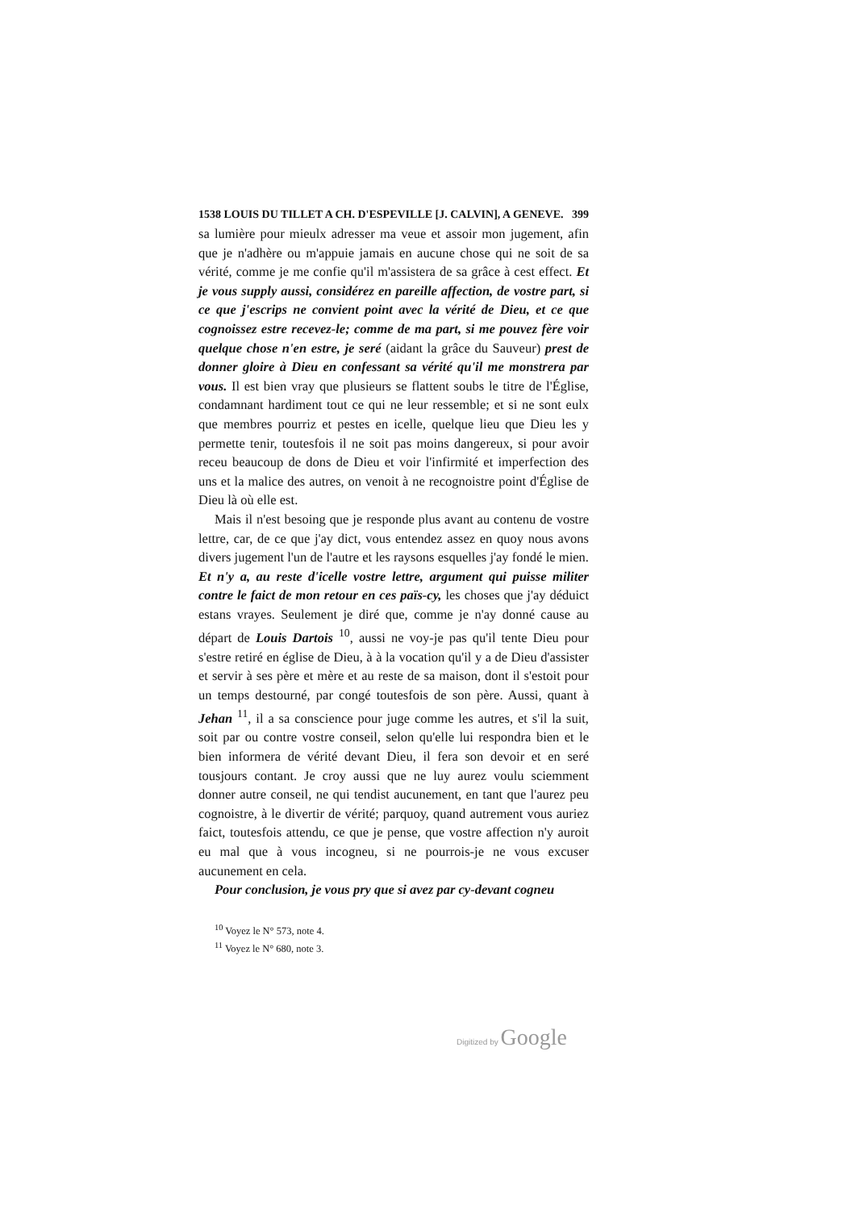1538 LOUIS DU TILLET A CH. D'ESPEVILLE [J. CALVIN], A GENEVE. 399
sa lumière pour mieulx adresser ma veue et assoir mon jugement, afin que je n'adhère ou m'appuie jamais en aucune chose qui ne soit de sa vérité, comme je me confie qu'il m'assistera de sa grâce à cest effect. Et je vous supply aussi, considérez en pareille affection, de vostre part, si ce que j'escrips ne convient point avec la vérité de Dieu, et ce que cognoissez estre recevez-le; comme de ma part, si me pouvez fère voir quelque chose n'en estre, je seré (aidant la grâce du Sauveur) prest de donner gloire à Dieu en confessant sa vérité qu'il me monstrera par vous. Il est bien vray que plusieurs se flattent soubs le titre de l'Église, condamnant hardiment tout ce qui ne leur ressemble; et si ne sont eulx que membres pourriz et pestes en icelle, quelque lieu que Dieu les y permette tenir, toutesfois il ne soit pas moins dangereux, si pour avoir receu beaucoup de dons de Dieu et voir l'infirmité et imperfection des uns et la malice des autres, on venoit à ne recognoistre point d'Église de Dieu là où elle est.
Mais il n'est besoing que je responde plus avant au contenu de vostre lettre, car, de ce que j'ay dict, vous entendez assez en quoy nous avons divers jugement l'un de l'autre et les raysons esquelles j'ay fondé le mien. Et n'y a, au reste d'icelle vostre lettre, argument qui puisse militer contre le faict de mon retour en ces païs-cy, les choses que j'ay déduict estans vrayes. Seulement je diré que, comme je n'ay donné cause au départ de Louis Dartois <sup>10</sup>, aussi ne voy-je pas qu'il tente Dieu pour s'estre retiré en église de Dieu, à à la vocation qu'il y a de Dieu d'assister et servir à ses père et mère et au reste de sa maison, dont il s'estoit pour un temps destourné, par congé toutesfois de son père. Aussi, quant à Jehan <sup>11</sup>, il a sa conscience pour juge comme les autres, et s'il la suit, soit par ou contre vostre conseil, selon qu'elle lui respondra bien et le bien informera de vérité devant Dieu, il fera son devoir et en seré tousjours contant. Je croy aussi que ne luy aurez voulu sciemment donner autre conseil, ne qui tendist aucunement, en tant que l'aurez peu cognoistre, à le divertir de vérité; parquoy, quand autrement vous auriez faict, toutesfois attendu, ce que je pense, que vostre affection n'y auroit eu mal que à vous incogneu, si ne pourrois-je ne vous excuser aucunement en cela.
Pour conclusion, je vous pry que si avez par cy-devant cogneu
<sup>10</sup> Voyez le N° 573, note 4.
<sup>11</sup> Voyez le N° 680, note 3.
Digitized by Google